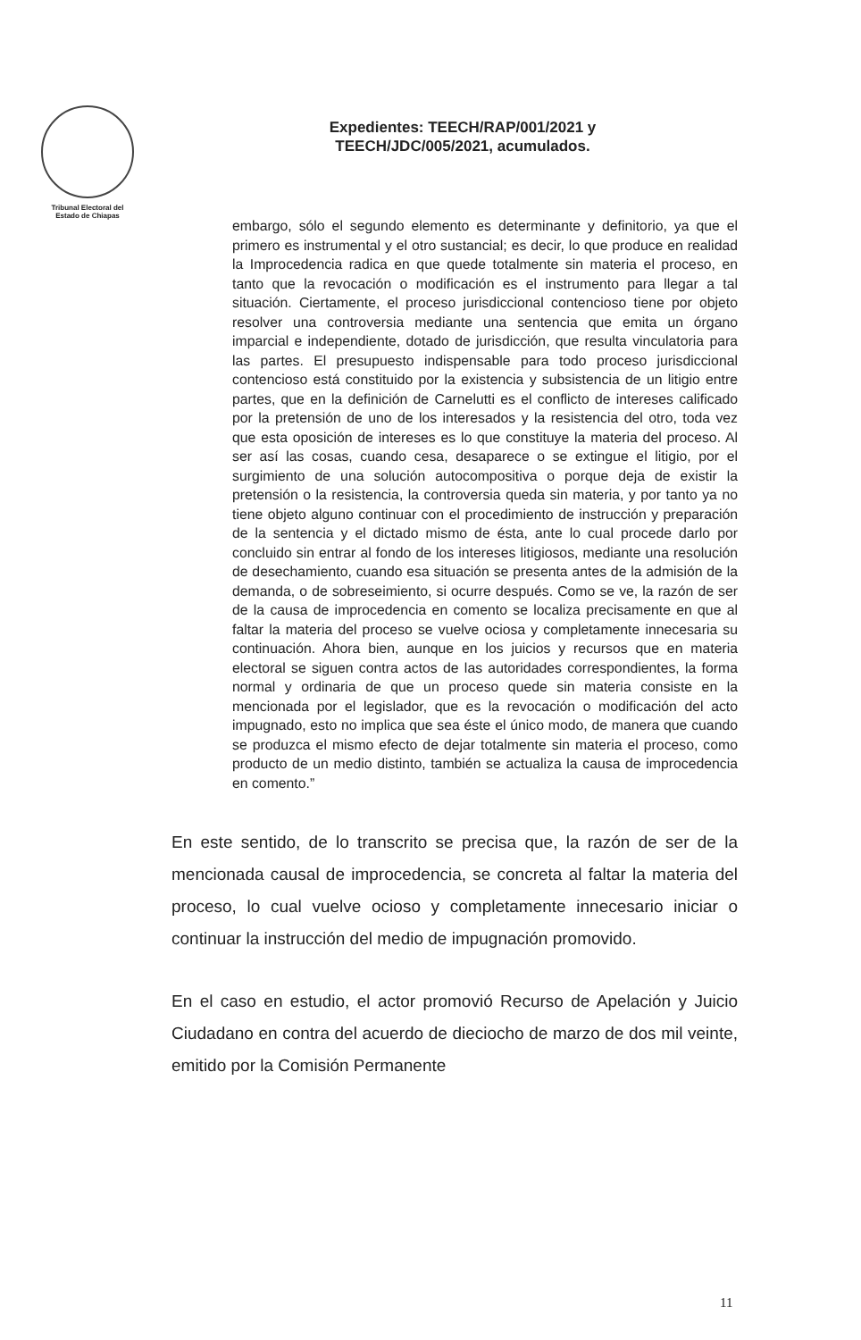Tribunal Electoral del
Estado de Chiapas
Expedientes: TEECH/RAP/001/2021 y
TEECH/JDC/005/2021, acumulados.
embargo, sólo el segundo elemento es determinante y definitorio, ya que el primero es instrumental y el otro sustancial; es decir, lo que produce en realidad la Improcedencia radica en que quede totalmente sin materia el proceso, en tanto que la revocación o modificación es el instrumento para llegar a tal situación. Ciertamente, el proceso jurisdiccional contencioso tiene por objeto resolver una controversia mediante una sentencia que emita un órgano imparcial e independiente, dotado de jurisdicción, que resulta vinculatoria para las partes. El presupuesto indispensable para todo proceso jurisdiccional contencioso está constituido por la existencia y subsistencia de un litigio entre partes, que en la definición de Carnelutti es el conflicto de intereses calificado por la pretensión de uno de los interesados y la resistencia del otro, toda vez que esta oposición de intereses es lo que constituye la materia del proceso. Al ser así las cosas, cuando cesa, desaparece o se extingue el litigio, por el surgimiento de una solución autocompositiva o porque deja de existir la pretensión o la resistencia, la controversia queda sin materia, y por tanto ya no tiene objeto alguno continuar con el procedimiento de instrucción y preparación de la sentencia y el dictado mismo de ésta, ante lo cual procede darlo por concluido sin entrar al fondo de los intereses litigiosos, mediante una resolución de desechamiento, cuando esa situación se presenta antes de la admisión de la demanda, o de sobreseimiento, si ocurre después. Como se ve, la razón de ser de la causa de improcedencia en comento se localiza precisamente en que al faltar la materia del proceso se vuelve ociosa y completamente innecesaria su continuación. Ahora bien, aunque en los juicios y recursos que en materia electoral se siguen contra actos de las autoridades correspondientes, la forma normal y ordinaria de que un proceso quede sin materia consiste en la mencionada por el legislador, que es la revocación o modificación del acto impugnado, esto no implica que sea éste el único modo, de manera que cuando se produzca el mismo efecto de dejar totalmente sin materia el proceso, como producto de un medio distinto, también se actualiza la causa de improcedencia en comento.”
En este sentido, de lo transcrito se precisa que, la razón de ser de la mencionada causal de improcedencia, se concreta al faltar la materia del proceso, lo cual vuelve ocioso y completamente innecesario iniciar o continuar la instrucción del medio de impugnación promovido.
En el caso en estudio, el actor promovió Recurso de Apelación y Juicio Ciudadano en contra del acuerdo de dieciocho de marzo de dos mil veinte, emitido por la Comisión Permanente
11